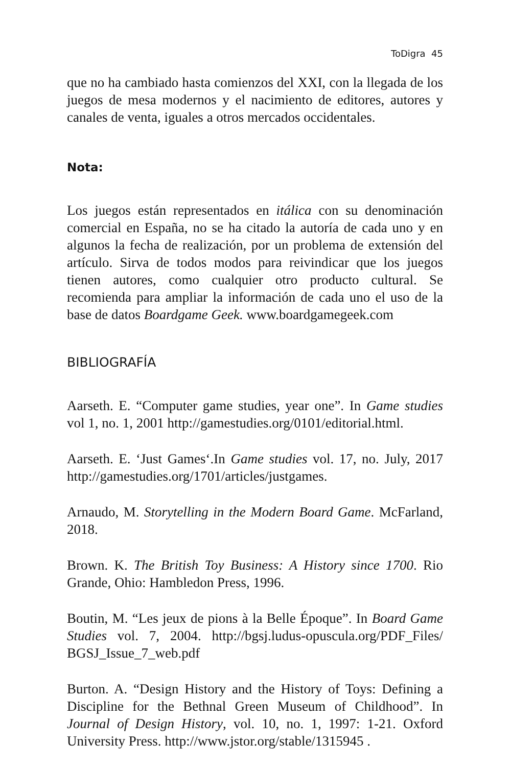ToDigra 45
que no ha cambiado hasta comienzos del XXI, con la llegada de los juegos de mesa modernos y el nacimiento de editores, autores y canales de venta, iguales a otros mercados occidentales.
Nota:
Los juegos están representados en itálica con su denominación comercial en España, no se ha citado la autoría de cada uno y en algunos la fecha de realización, por un problema de extensión del artículo. Sirva de todos modos para reivindicar que los juegos tienen autores, como cualquier otro producto cultural. Se recomienda para ampliar la información de cada uno el uso de la base de datos Boardgame Geek. www.boardgamegeek.com
BIBLIOGRAFÍA
Aarseth. E. “Computer game studies, year one”. In Game studies vol 1, no. 1, 2001 http://gamestudies.org/0101/editorial.html.
Aarseth. E. ‘Just Games‘.In Game studies vol. 17, no. July, 2017 http://gamestudies.org/1701/articles/justgames.
Arnaudo, M. Storytelling in the Modern Board Game. McFarland, 2018.
Brown. K. The British Toy Business: A History since 1700. Rio Grande, Ohio: Hambledon Press, 1996.
Boutin, M. “Les jeux de pions à la Belle Époque”. In Board Game Studies vol. 7, 2004. http://bgsj.ludus-opuscula.org/PDF_Files/ BGSJ_Issue_7_web.pdf
Burton. A. “Design History and the History of Toys: Defining a Discipline for the Bethnal Green Museum of Childhood”. In Journal of Design History, vol. 10, no. 1, 1997: 1-21. Oxford University Press. http://www.jstor.org/stable/1315945 .